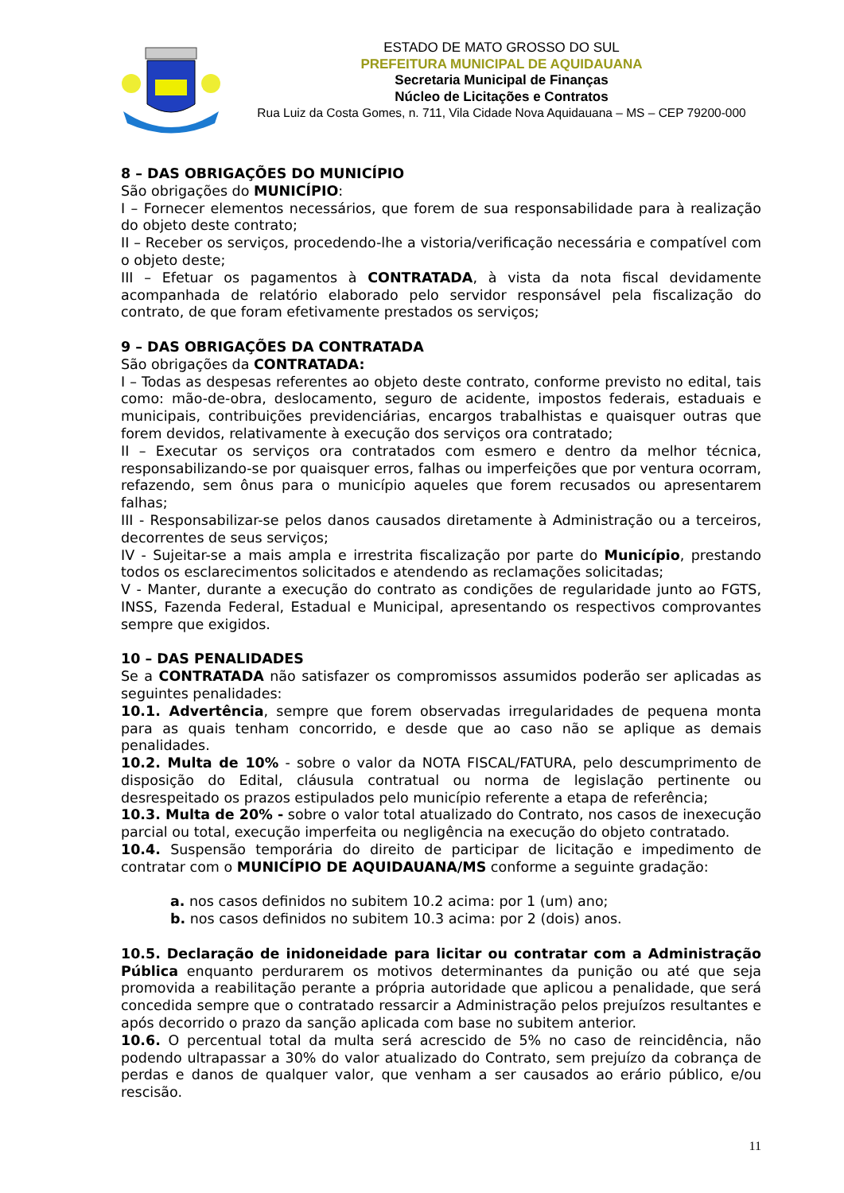ESTADO DE MATO GROSSO DO SUL
PREFEITURA MUNICIPAL DE AQUIDAUANA
Secretaria Municipal de Finanças
Núcleo de Licitações e Contratos
Rua Luiz da Costa Gomes, n. 711, Vila Cidade Nova Aquidauana – MS – CEP 79200-000
8 – DAS OBRIGAÇÕES DO MUNICÍPIO
São obrigações do MUNICÍPIO:
I – Fornecer elementos necessários, que forem de sua responsabilidade para à realização do objeto deste contrato;
II – Receber os serviços, procedendo-lhe a vistoria/verificação necessária e compatível com o objeto deste;
III – Efetuar os pagamentos à CONTRATADA, à vista da nota fiscal devidamente acompanhada de relatório elaborado pelo servidor responsável pela fiscalização do contrato, de que foram efetivamente prestados os serviços;
9 – DAS OBRIGAÇÕES DA CONTRATADA
São obrigações da CONTRATADA:
I – Todas as despesas referentes ao objeto deste contrato, conforme previsto no edital, tais como: mão-de-obra, deslocamento, seguro de acidente, impostos federais, estaduais e municipais, contribuições previdenciárias, encargos trabalhistas e quaisquer outras que forem devidos, relativamente à execução dos serviços ora contratado;
II – Executar os serviços ora contratados com esmero e dentro da melhor técnica, responsabilizando-se por quaisquer erros, falhas ou imperfeições que por ventura ocorram, refazendo, sem ônus para o município aqueles que forem recusados ou apresentarem falhas;
III - Responsabilizar-se pelos danos causados diretamente à Administração ou a terceiros, decorrentes de seus serviços;
IV - Sujeitar-se a mais ampla e irrestrita fiscalização por parte do Município, prestando todos os esclarecimentos solicitados e atendendo as reclamações solicitadas;
V - Manter, durante a execução do contrato as condições de regularidade junto ao FGTS, INSS, Fazenda Federal, Estadual e Municipal, apresentando os respectivos comprovantes sempre que exigidos.
10 – DAS PENALIDADES
Se a CONTRATADA não satisfazer os compromissos assumidos poderão ser aplicadas as seguintes penalidades:
10.1. Advertência, sempre que forem observadas irregularidades de pequena monta para as quais tenham concorrido, e desde que ao caso não se aplique as demais penalidades.
10.2. Multa de 10% - sobre o valor da NOTA FISCAL/FATURA, pelo descumprimento de disposição do Edital, cláusula contratual ou norma de legislação pertinente ou desrespeitado os prazos estipulados pelo município referente a etapa de referência;
10.3. Multa de 20% - sobre o valor total atualizado do Contrato, nos casos de inexecução parcial ou total, execução imperfeita ou negligência na execução do objeto contratado.
10.4. Suspensão temporária do direito de participar de licitação e impedimento de contratar com o MUNICÍPIO DE AQUIDAUANA/MS conforme a seguinte gradação:
a. nos casos definidos no subitem 10.2 acima: por 1 (um) ano;
b. nos casos definidos no subitem 10.3 acima: por 2 (dois) anos.
10.5. Declaração de inidoneidade para licitar ou contratar com a Administração Pública enquanto perdurarem os motivos determinantes da punição ou até que seja promovida a reabilitação perante a própria autoridade que aplicou a penalidade, que será concedida sempre que o contratado ressarcir a Administração pelos prejuízos resultantes e após decorrido o prazo da sanção aplicada com base no subitem anterior.
10.6. O percentual total da multa será acrescido de 5% no caso de reincidência, não podendo ultrapassar a 30% do valor atualizado do Contrato, sem prejuízo da cobrança de perdas e danos de qualquer valor, que venham a ser causados ao erário público, e/ou rescisão.
11